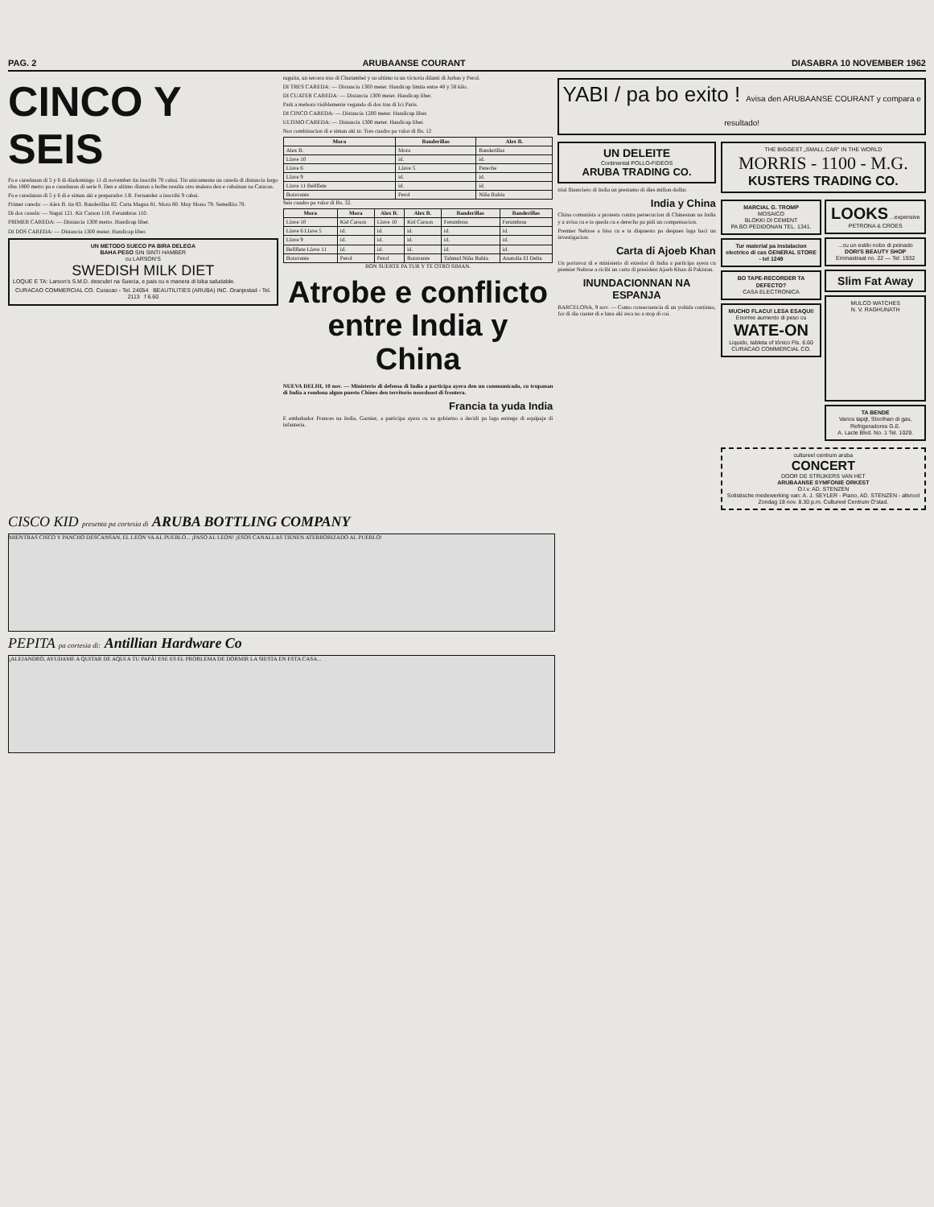PAG. 2 ARUBAANSE COURANT DIASABRA 10 NOVEMBER 1962
CINCO Y SEIS
Pa e caredanan di 5 y 6 di diadomingo 11 di november tin inscribi 70 cabai. Tin unicamente un careda di distancia largo riba 1800 metro pa e caredanan di serie 8. Den e ultimo dianan a bolbe resulta otro maleza den e cabainan na Caracas.
Pa e caredanan di 5 y 6 di e siman aki e preparador J.R. Fernandez a inscribi 9 cabai.
Primer careda: — Alex B. tin 83. Banderillas 82. Carta Magna 81. Mora 80. Muy Mono 79. Semellita 78.
Di dos careda: — Nagui 121. Kit Carson 118. Ferumbras 110.
PRIMER CAREDA: — Distancia 1300 metro. Handicap liber.
DI DOS CAREDA: — Distancia 1300 meter. Handicap liber.
UN METODO SUECO PA BIRA DELEGA
BAHA PESO SIN SINTI HAMBER
cu LARSON'S
SWEDISH MILK DIET
LOQUE E TA: Larson's S.M.D. descubri na Suecia, e pais cu e manera di biba saludable.
CURACAO COMMERCIAL CO. Curacao - Tel. 24054 BEAUTILITIES (ARUBA) INC. Oranjestad - Tel. 2113 f 6.60
ruguita, un tercera tras di Churumbel y su ultimo ta un victoria dilanti di Jarbas y Perol.
DI TRES CAREDA: — Distancia 1300 meter. Handicap limita entre 48 y 58 kilo.
DI CUATER CAREDA: — Distancia 1300 meter. Handicap liber.
Park a mehora visiblemente vegando di dos tras di Ici Paris.
DI CINCO CAREDA: — Distancia 1200 meter. Handicap liber.
ULTIMO CAREDA: — Distancia 1300 meter. Handicap liber.
Nos combinacion di e siman aki ta: Tres cuadro pa valor di Bs. 12
| Mora | Banderillas | Alex B. |
| --- | --- | --- |
| Alex B. | Mora | Banderillas |
| Llave 10 | id. | id. |
| Llave 6 | Llave 5 | Perecbe |
| Llave 9 | id. | id. |
| Llave 11 Bellflete | id. | id. |
| Botavante | Perol | Niña Rubia |
Seis cuadro pa valor di Bs. 32.
| Mora | Mora | Alex B. | Alex B. | Banderillas | Banderillas |
| --- | --- | --- | --- | --- | --- |
| Llave 10 | Kid Carson | Llave 10 | Kid Carson | Ferumbras | Ferumbras |
| Llave 6 Llave 5 | id. | id. | id. | id. | id. |
| Llave 9 | id. | id. | id. | id. | id. |
| Bellflete Llave 11 | id. | id. | id. | id. | id. |
| Botavante | Perol | Perol | Botavante | Talmud Niña Rubia | Anatolia El Delta |
BON SUERTE PA TUR Y TE OTRO SIMAN.
Atrobe e conflicto entre India y China
NUEVA DELHI, 10 nov. — Ministerio di defensa di India a participa ayera den un communicado, cu trupanan di India a rondona algun puesto Chines den territorio noordoost di frontera.
Francia ta yuda India
E embahador Frances na India, Garnier, a participa ayera cu su gobierno a decidi pa laga entrega di equipaje di infanteria.
YABI / pa bo exito ! Avisa den ARUBAANSE COURANT y compara e resultado!
UN DELEITE
Continental POLLO-FIDEOS
ARUBA TRADING CO.
trial financiero di India un prestamo di dies millon dollar.
India y China
China comunista a protesta contra persecucion di Chinesnan na India y a avisa cu e ta queda cu e derecho pa pidi un compensacion.
Premier Nehroe a bisa cu e ta dispuesto pa despues laga haci un investigacion.
Carta di Ajoeb Khan
Un portavoz di e ministerio di exterior di India a participa ayera cu premier Nehroe a ricibi un carta di president Ajoeb Khan di Pakistan.
INUNDACIONNAN NA ESPANJA
BARCELONA, 9 nov. — Como consecuencia di un yobida continuo, for di dia cuater di e luna aki awa no a stop di cai.
THE BIGGEST „SMALL CAR" IN THE WORLD
MORRIS - 1100 - M.G.
KUSTERS TRADING CO.
MARCIAL G. TROMP
MOSAICO
BLOKKI DI CEMENT
PA BO PEDIDONAN TEL. 1341.
Tur material pa instalacion electrico di cas GENERAL STORE - tel 1249
BO TAPE-RECORDER TA DEFECTO?
CASA ELECTRONICA
MUCHO FLACU! LESA ESAQUI!
Enorme aumento di peso cu WATE-ON
Liquido, tableta of tónico Fls. 6.60
CURACAO COMMERCIAL CO.
LOOKS ...expensive
PETRONA & CROES
...cu un estilo nobo di peinado
DORI'S BEAUTY SHOP
Emmastraat no. 22 — Tel. 1932
Slim Fat Away
MULCO WATCHES
N. V. RAGHUNATH
TA BENDE
Varios tapijt, Stoofnan di gas, Refrigeradores G.E.
A. Lacle Blvd. No. 1 Tel. 1029.
cultureel centrum aruba
CONCERT
DOOR DE STRIJKERS VAN HET
ARUBAANSE SYMFONIE ORKEST
O.l.v. AD. STENZEN
Solistische medewerking van: A. J. SEYLER - Piano, AD. STENZEN - altviool
Zondag 18 nov. 8.30 p.m. Cultureel Centrum O'stad.
CISCO KID presenta pa cortesia di ARUBA BOTTLING COMPANY
MIENTRAS CISCO Y PANCHO DESCANSAN, EL LEON VA AL PUEBLO... ¡PASO AL LEON! ¡ESOS CANALLAS TIENEN ATERRORIZADO AL PUEBLO!
PEPITA pa cortesia di: Antillian Hardware Co
¡ALEJANDRO, AYUDAME A QUITAR DE AQUI A TU PAPÁ! ESE ES EL PROBLEMA DE DORMIR LA SIESTA EN ESTA CASA...